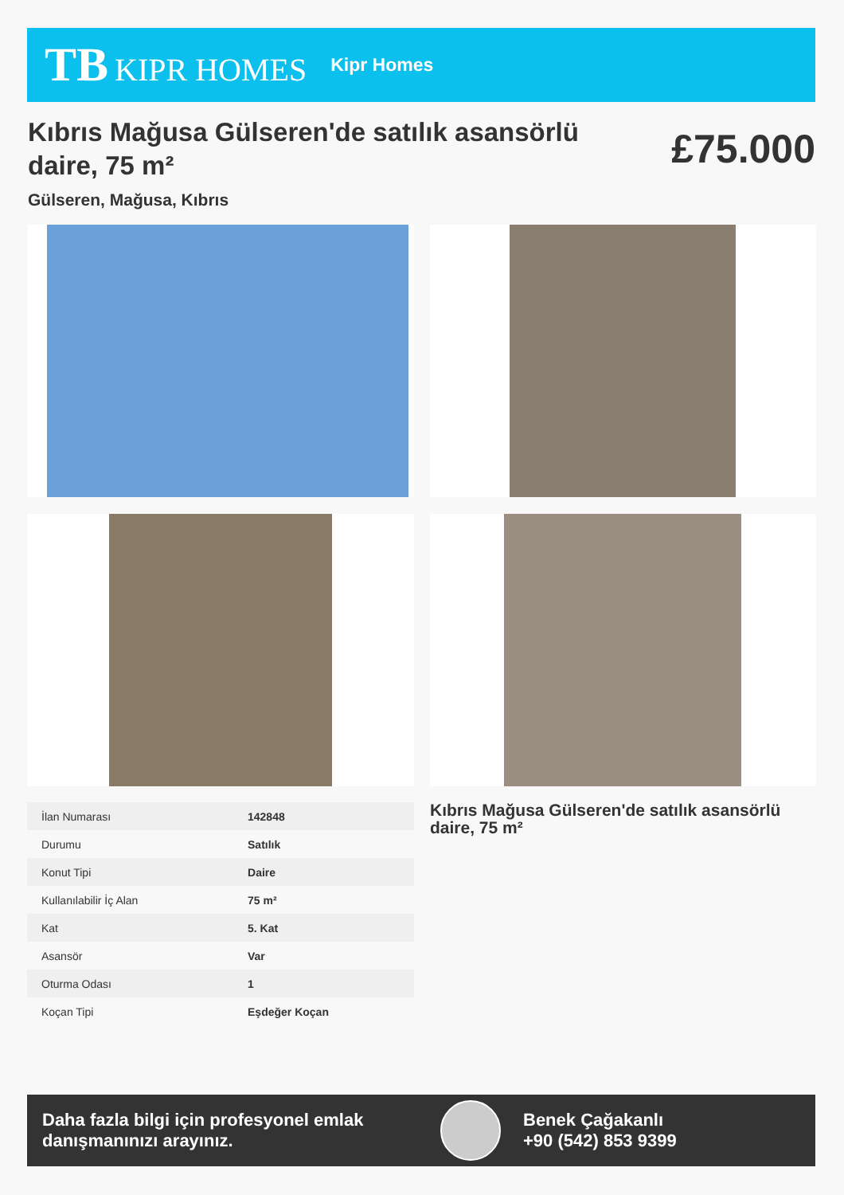TB KIPR HOMES
Kipr Homes
Kıbrıs Mağusa Gülseren'de satılık asansörlü daire, 75 m²
Gülseren, Mağusa, Kıbrıs
£75.000
| İlan Numarası | 142848 |
| Durumu | Satılık |
| Konut Tipi | Daire |
| Kullanılabilir İç Alan | 75 m² |
| Kat | 5. Kat |
| Asansör | Var |
| Oturma Odası | 1 |
| Koçan Tipi | Eşdeğer Koçan |
Kıbrıs Mağusa Gülseren'de satılık asansörlü daire, 75 m²
Daha fazla bilgi için profesyonel emlak danışmanınızı arayınız.
Benek Çağakanlı
+90 (542) 853 9399